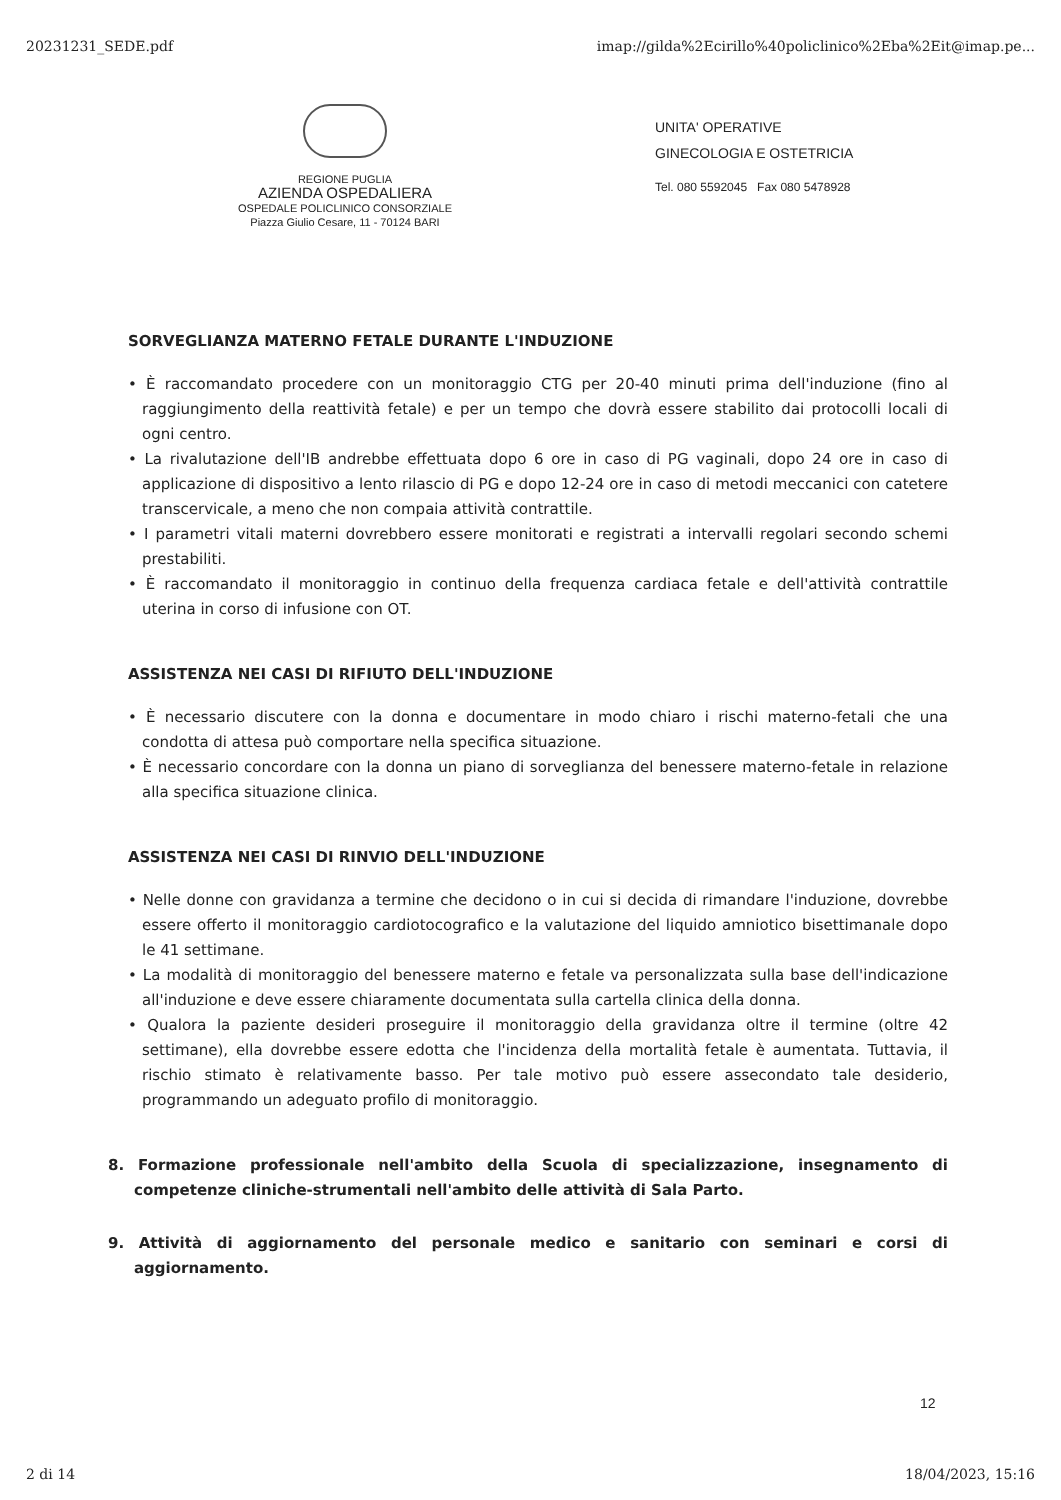20231231_SEDE.pdf imap://gilda%2Ecirillo%40policlinico%2Eba%2Eit@imap.pe...
REGIONE PUGLIA
AZIENDA OSPEDALIERA
OSPEDALE POLICLINICO CONSORZIALE
Piazza Giulio Cesare, 11 - 70124 BARI
UNITA' OPERATIVE
GINECOLOGIA E OSTETRICIA
Tel. 080 5592045 Fax 080 5478928
SORVEGLIANZA MATERNO FETALE DURANTE L'INDUZIONE
• È raccomandato procedere con un monitoraggio CTG per 20-40 minuti prima dell'induzione (fino al raggiungimento della reattività fetale) e per un tempo che dovrà essere stabilito dai protocolli locali di ogni centro.
• La rivalutazione dell'IB andrebbe effettuata dopo 6 ore in caso di PG vaginali, dopo 24 ore in caso di applicazione di dispositivo a lento rilascio di PG e dopo 12-24 ore in caso di metodi meccanici con catetere transcervicale, a meno che non compaia attività contrattile.
• I parametri vitali materni dovrebbero essere monitorati e registrati a intervalli regolari secondo schemi prestabiliti.
• È raccomandato il monitoraggio in continuo della frequenza cardiaca fetale e dell'attività contrattile uterina in corso di infusione con OT.
ASSISTENZA NEI CASI DI RIFIUTO DELL'INDUZIONE
• È necessario discutere con la donna e documentare in modo chiaro i rischi materno-fetali che una condotta di attesa può comportare nella specifica situazione.
• È necessario concordare con la donna un piano di sorveglianza del benessere materno-fetale in relazione alla specifica situazione clinica.
ASSISTENZA NEI CASI DI RINVIO DELL'INDUZIONE
• Nelle donne con gravidanza a termine che decidono o in cui si decida di rimandare l'induzione, dovrebbe essere offerto il monitoraggio cardiotocografico e la valutazione del liquido amniotico bisettimanale dopo le 41 settimane.
• La modalità di monitoraggio del benessere materno e fetale va personalizzata sulla base dell'indicazione all'induzione e deve essere chiaramente documentata sulla cartella clinica della donna.
• Qualora la paziente desideri proseguire il monitoraggio della gravidanza oltre il termine (oltre 42 settimane), ella dovrebbe essere edotta che l'incidenza della mortalità fetale è aumentata. Tuttavia, il rischio stimato è relativamente basso. Per tale motivo può essere assecondato tale desiderio, programmando un adeguato profilo di monitoraggio.
8. Formazione professionale nell'ambito della Scuola di specializzazione, insegnamento di competenze cliniche-strumentali nell'ambito delle attività di Sala Parto.
9. Attività di aggiornamento del personale medico e sanitario con seminari e corsi di aggiornamento.
12
2 di 14 18/04/2023, 15:16